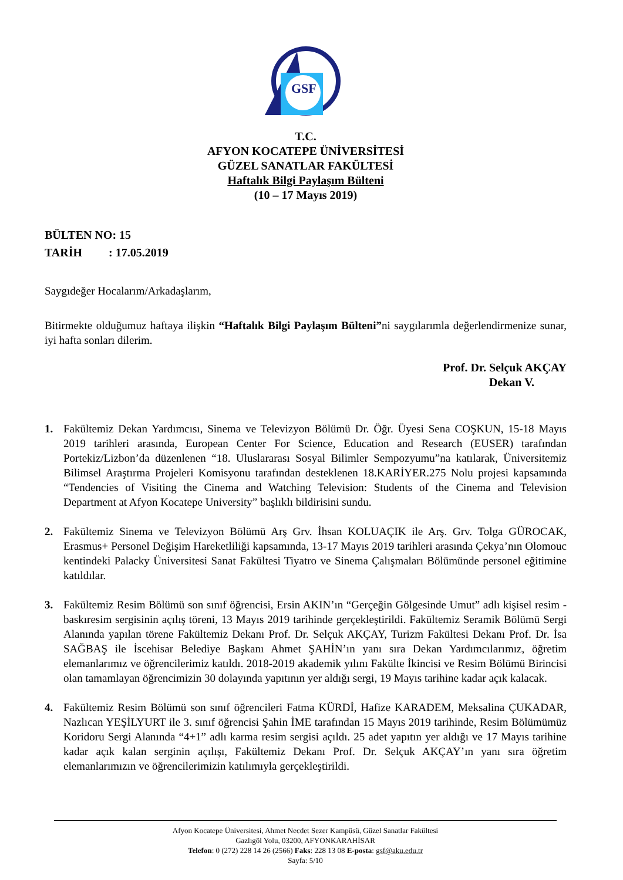GSF
T.C.
AFYON KOCATEPE ÜNİVERSİTESİ
GÜZEL SANATLAR FAKÜLTESİ
Haftalık Bilgi Paylaşım Bülteni
(10 – 17 Mayıs 2019)
BÜLTEN NO: 15
TARİH : 17.05.2019
Saygıdeğer Hocalarım/Arkadaşlarım,
Bitirmekte olduğumuz haftaya ilişkin “Haftalık Bilgi Paylaşım Bülteni”ni saygılarımla değerlendirmenize sunar, iyi hafta sonları dilerim.
Prof. Dr. Selçuk AKÇAY
Dekan V.
1. Fakültemiz Dekan Yardımcısı, Sinema ve Televizyon Bölümü Dr. Öğr. Üyesi Sena COŞKUN, 15-18 Mayıs 2019 tarihleri arasında, European Center For Science, Education and Research (EUSER) tarafından Portekiz/Lizbon’da düzenlenen “18. Uluslararası Sosyal Bilimler Sempozyumu”na katılarak, Üniversitemiz Bilimsel Araştırma Projeleri Komisyonu tarafından desteklenen 18.KARİYER.275 Nolu projesi kapsamında “Tendencies of Visiting the Cinema and Watching Television: Students of the Cinema and Television Department at Afyon Kocatepe University” başlıklı bildirisini sundu.
2. Fakültemiz Sinema ve Televizyon Bölümü Arş Grv. İhsan KOLUAÇIK ile Arş. Grv. Tolga GÜROCAK, Erasmus+ Personel Değişim Hareketliliği kapsamında, 13-17 Mayıs 2019 tarihleri arasında Çekya’nın Olomouc kentindeki Palacky Üniversitesi Sanat Fakültesi Tiyatro ve Sinema Çalışmaları Bölümünde personel eğitimine katıldılar.
3. Fakültemiz Resim Bölümü son sınıf öğrencisi, Ersin AKIN’ın “Gerçeğin Gölgesinde Umut” adlı kişisel resim - baskıresim sergisinin açılış töreni, 13 Mayıs 2019 tarihinde gerçekleştirildi. Fakültemiz Seramik Bölümü Sergi Alanında yapılan törene Fakültemiz Dekanı Prof. Dr. Selçuk AKÇAY, Turizm Fakültesi Dekanı Prof. Dr. İsa SAĞBAŞ ile İscehisar Belediye Başkanı Ahmet ŞAHİN’ın yanı sıra Dekan Yardımcılarımız, öğretim elemanlarımız ve öğrencilerimiz katıldı. 2018-2019 akademik yılını Fakülte İkincisi ve Resim Bölümü Birincisi olan tamamlayan öğrencimizin 30 dolayında yapıtının yer aldığı sergi, 19 Mayıs tarihine kadar açık kalacak.
4. Fakültemiz Resim Bölümü son sınıf öğrencileri Fatma KÜRDİ, Hafize KARADEM, Meksalina ÇUKADAR, Nazlıcan YEŞİLYURT ile 3. sınıf öğrencisi Şahin İME tarafından 15 Mayıs 2019 tarihinde, Resim Bölümümüz Koridoru Sergi Alanında “4+1” adlı karma resim sergisi açıldı. 25 adet yapıtın yer aldığı ve 17 Mayıs tarihine kadar açık kalan serginin açılışı, Fakültemiz Dekanı Prof. Dr. Selçuk AKÇAY’ın yanı sıra öğretim elemanlarımızın ve öğrencilerimizin katılımıyla gerçekleştirildi.
Afyon Kocatepe Üniversitesi, Ahmet Necdet Sezer Kampüsü, Güzel Sanatlar Fakültesi
Gazlıgöl Yolu, 03200, AFYONKARAHİSAR
Telefon: 0 (272) 228 14 26 (2566) Faks: 228 13 08 E-posta: gsf@aku.edu.tr
Sayfa: 5/10